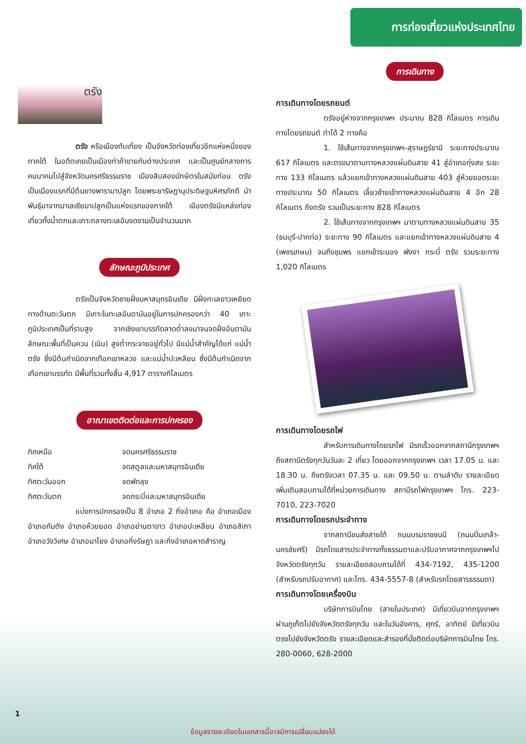การท่องเที่ยวแห่งประเทศไทย
ตรัง
ตรัง หรือเมืองทับเที่ยง เป็นจังหวัดท่องเที่ยวอีกแห่งหนึ่งของภาคใต้ ในอดีตเคยเป็นเมืองท่าค้าขายกับต่างประเทศ และเป็นศูนย์กลางการคมนาคมไปสู่จังหวัดนครศรีธรรมราช เมืองสิบสองนักษัตรในสมัยก่อน ตรังเป็นเมืองแรกที่มีต้นยางพารามาปลูก โดยพระยารัษฎานุประดิษฐมหิศรภักดี นำพันธุ์มาจากมาเลเซียมาปลูกเป็นแห่งแรกของภาคใต้ เมืองตรังมีแหล่งท่องเที่ยวทั้งน้ำตกและเกาะกลางทะเลอันงดงามเป็นจำนวนมาก
ลักษณะภูมิประเทศ
ตรังเป็นจังหวัดชายฝั่งมหาสมุทรอินเดีย มีฝั่งทะเลยาวเหยียดทางด้านตะวันตก มีเกาะในทะเลอันดามันอยู่ในการปกครองกว่า 40 เกาะ ภูมิประเทศเป็นที่ราบสูง จากเชิงเขาบรรทัดลาดต่ำลงมาจนจดฝั่งอันดามัน ลักษณะพื้นที่เป็นควน (เนิน) สูงต่ำกระจายอยู่ทั่วไป มีแม่น้ำสำคัญได้แก่ แม่น้ำตรัง ซึ่งมีต้นกำเนิดจากเทือกเขาหลวง และแม่น้ำปะเหลียน ซึ่งมีต้นกำเนิดจากเทือกเขาบรรทัด มีพื้นที่รวมทั้งสิ้น 4,917 ตารางกิโลเมตร
อาณาเขตติดต่อและการปกครอง
ทิศเหนือ จดนครศรีธรรมราช
ทิศใต้ จดสตูลและมหาสมุทรอินเดีย
ทิศตะวันออก จดพัทลุง
ทิศตะวันตก จดกระบี่และมหาสมุทรอินเดีย
แบ่งการปกครองเป็น 8 อำเภอ 2 กิ่งอำเภอ คือ อำเภอเมือง อำเภอกันตัง อำเภอห้วยยอด อำเภอย่านตาขาว อำเภอปะเหลียน อำเภอสิเกา อำเภอวังวิเศษ อำเภอนาโยง อำเภอกิ่งรัษฎา และกิ่งอำเภอหาดสำราญ
การเดินทาง
การเดินทางโดยรถยนต์
ตรังอยู่ห่างจากกรุงเทพฯ ประมาณ 828 กิโลเมตร การเดินทางโดยรถยนต์ ทำได้ 2 ทางคือ
1. ใช้เส้นทางจากกรุงเทพฯ-สุราษฎร์ธานี ระยะทางประมาณ 617 กิโลเมตร และตรงมาตามทางหลวงแผ่นดินสาย 41 สู่อำเภอทุ่งสง ระยะทาง 133 กิโลเมตร แล้วแยกเข้าทางหลวงแผ่นดินสาย 403 สู่ห้วยยอดระยะทางประมาณ 50 กิโลเมตร เลี้ยวซ้ายเข้าทางหลวงแผ่นดินสาย 4 อีก 28 กิโลเมตร ถึงตรัง รวมเป็นระยะทาง 828 กิโลเมตร
2. ใช้เส้นทางจากกรุงเทพฯ มาตามทางหลวงแผ่นดินสาย 35 (ธนบุรี-ปากท่อ) ระยะทาง 90 กิโลเมตร และแยกเข้าทางหลวงแผ่นดินสาย 4 (เพชรเกษม) จนถึงชุมพร แยกเข้าระนอง พังงา กระบี่ ตรัง รวมระยะทาง 1,020 กิโลเมตร
การเดินทางโดยรถไฟ
สำหรับการเดินทางโดยรถไฟ มีรถเร็วออกจากสถานีกรุงเทพฯ ถึงสถานีตรังทุกวันวันละ 2 เที่ยว โดยออกจากกรุงเทพฯ เวลา 17.05 น. และ 18.30 น. ถึงตรังเวลา 07.35 น. และ 09.50 น. ตามลำดับ รายละเอียดเพิ่มเติมสอบถามได้ที่หน่วยการเดินทาง สถานีรถไฟกรุงเทพฯ โทร. 223-7010, 223-7020
การเดินทางโดยรถประจำทาง
จากสถานีขนส่งสายใต้ ถนนบรมราชชนนี (ถนนปิ่นเกล้า-นครชัยศรี) มีรถโดยสารประจำทางทั้งธรรมดาและปรับอากาศจากกรุงเทพฯไปจังหวัดตรังทุกวัน รายละเอียดสอบถามได้ที่ 434-7192, 435-1200 (สำหรับรถปรับอากาศ) และโทร. 434-5557-8 (สำหรับรถโดยสารธรรมดา)
การเดินทางโดยเครื่องบิน
บริษัทการบินไทย (สายในประเทศ) มีเที่ยวบินจากกรุงเทพฯ ผ่านภูเก็ตไปยังจังหวัดตรังทุกวัน และในวันอังคาร, ศุกร์, อาทิตย์ มีเที่ยวบินตรงไปยังจังหวัดตรัง รายละเอียดและสำรองที่นั่งติดต่อบริษัทการบินไทย โทร. 280-0060, 628-2000
1
ข้อมูลรายละเอียดในเอกสารนี้อาจมีการเปลี่ยนแปลงได้